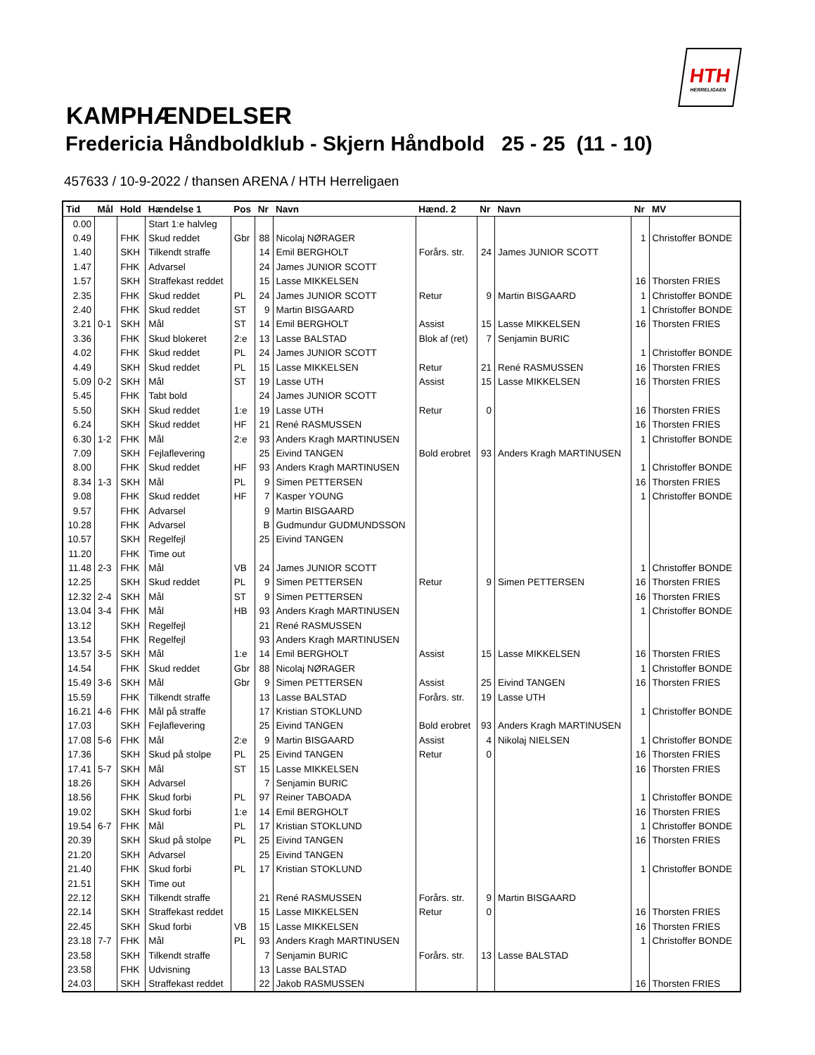HTH
HERRELIGAEN
KAMPHÆNDELSER
Fredericia Håndboldklub - Skjern Håndbold 25 - 25 (11 - 10)
457633 / 10-9-2022 / thansen ARENA / HTH Herreligaen
| Tid | Mål | Hold | Hændelse 1 | Pos | Nr | Navn | Hænd. 2 | Nr | Navn | Nr | MV |
| --- | --- | --- | --- | --- | --- | --- | --- | --- | --- | --- | --- |
| 0.00 | | | Start 1:e halvleg | | | | | | | | |
| 0.49 | | FHK | Skud reddet | Gbr | 88 | Nicolaj NØRAGER | | | | 1 | Christoffer BONDE |
| 1.40 | | SKH | Tilkendt straffe | | 14 | Emil BERGHOLT | Forårs. str. | 24 | James JUNIOR SCOTT | | |
| 1.47 | | FHK | Advarsel | | 24 | James JUNIOR SCOTT | | | | | |
| 1.57 | | SKH | Straffekast reddet | | 15 | Lasse MIKKELSEN | | | | 16 | Thorsten FRIES |
| 2.35 | | FHK | Skud reddet | PL | 24 | James JUNIOR SCOTT | Retur | 9 | Martin BISGAARD | 1 | Christoffer BONDE |
| 2.40 | | FHK | Skud reddet | ST | 9 | Martin BISGAARD | | | | 1 | Christoffer BONDE |
| 3.21 | 0-1 | SKH | Mål | ST | 14 | Emil BERGHOLT | Assist | 15 | Lasse MIKKELSEN | 16 | Thorsten FRIES |
| 3.36 | | FHK | Skud blokeret | 2:e | 13 | Lasse BALSTAD | Blok af (ret) | 7 | Senjamin BURIC | | |
| 4.02 | | FHK | Skud reddet | PL | 24 | James JUNIOR SCOTT | | | | 1 | Christoffer BONDE |
| 4.49 | | SKH | Skud reddet | PL | 15 | Lasse MIKKELSEN | Retur | 21 | René RASMUSSEN | 16 | Thorsten FRIES |
| 5.09 | 0-2 | SKH | Mål | ST | 19 | Lasse UTH | Assist | 15 | Lasse MIKKELSEN | 16 | Thorsten FRIES |
| 5.45 | | FHK | Tabt bold | | 24 | James JUNIOR SCOTT | | | | | |
| 5.50 | | SKH | Skud reddet | 1:e | 19 | Lasse UTH | Retur | 0 | | 16 | Thorsten FRIES |
| 6.24 | | SKH | Skud reddet | HF | 21 | René RASMUSSEN | | | | 16 | Thorsten FRIES |
| 6.30 | 1-2 | FHK | Mål | 2:e | 93 | Anders Kragh MARTINUSEN | | | | 1 | Christoffer BONDE |
| 7.09 | | SKH | Fejlaflevering | | 25 | Eivind TANGEN | Bold erobret | 93 | Anders Kragh MARTINUSEN | | |
| 8.00 | | FHK | Skud reddet | HF | 93 | Anders Kragh MARTINUSEN | | | | 1 | Christoffer BONDE |
| 8.34 | 1-3 | SKH | Mål | PL | 9 | Simen PETTERSEN | | | | 16 | Thorsten FRIES |
| 9.08 | | FHK | Skud reddet | HF | 7 | Kasper YOUNG | | | | 1 | Christoffer BONDE |
| 9.57 | | FHK | Advarsel | | 9 | Martin BISGAARD | | | | | |
| 10.28 | | FHK | Advarsel | | B | Gudmundur GUDMUNDSSON | | | | | |
| 10.57 | | SKH | Regelfejl | | 25 | Eivind TANGEN | | | | | |
| 11.20 | | FHK | Time out | | | | | | | | |
| 11.48 | 2-3 | FHK | Mål | VB | 24 | James JUNIOR SCOTT | | | | 1 | Christoffer BONDE |
| 12.25 | | SKH | Skud reddet | PL | 9 | Simen PETTERSEN | Retur | 9 | Simen PETTERSEN | 16 | Thorsten FRIES |
| 12.32 | 2-4 | SKH | Mål | ST | 9 | Simen PETTERSEN | | | | 16 | Thorsten FRIES |
| 13.04 | 3-4 | FHK | Mål | HB | 93 | Anders Kragh MARTINUSEN | | | | 1 | Christoffer BONDE |
| 13.12 | | SKH | Regelfejl | | 21 | René RASMUSSEN | | | | | |
| 13.54 | | FHK | Regelfejl | | 93 | Anders Kragh MARTINUSEN | | | | | |
| 13.57 | 3-5 | SKH | Mål | 1:e | 14 | Emil BERGHOLT | Assist | 15 | Lasse MIKKELSEN | 16 | Thorsten FRIES |
| 14.54 | | FHK | Skud reddet | Gbr | 88 | Nicolaj NØRAGER | | | | 1 | Christoffer BONDE |
| 15.49 | 3-6 | SKH | Mål | Gbr | 9 | Simen PETTERSEN | Assist | 25 | Eivind TANGEN | 16 | Thorsten FRIES |
| 15.59 | | FHK | Tilkendt straffe | | 13 | Lasse BALSTAD | Forårs. str. | 19 | Lasse UTH | | |
| 16.21 | 4-6 | FHK | Mål på straffe | | 17 | Kristian STOKLUND | | | | 1 | Christoffer BONDE |
| 17.03 | | SKH | Fejlaflevering | | 25 | Eivind TANGEN | Bold erobret | 93 | Anders Kragh MARTINUSEN | | |
| 17.08 | 5-6 | FHK | Mål | 2:e | 9 | Martin BISGAARD | Assist | 4 | Nikolaj NIELSEN | 1 | Christoffer BONDE |
| 17.36 | | SKH | Skud på stolpe | PL | 25 | Eivind TANGEN | Retur | 0 | | 16 | Thorsten FRIES |
| 17.41 | 5-7 | SKH | Mål | ST | 15 | Lasse MIKKELSEN | | | | 16 | Thorsten FRIES |
| 18.26 | | SKH | Advarsel | | 7 | Senjamin BURIC | | | | | |
| 18.56 | | FHK | Skud forbi | PL | 97 | Reiner TABOADA | | | | 1 | Christoffer BONDE |
| 19.02 | | SKH | Skud forbi | 1:e | 14 | Emil BERGHOLT | | | | 16 | Thorsten FRIES |
| 19.54 | 6-7 | FHK | Mål | PL | 17 | Kristian STOKLUND | | | | 1 | Christoffer BONDE |
| 20.39 | | SKH | Skud på stolpe | PL | 25 | Eivind TANGEN | | | | 16 | Thorsten FRIES |
| 21.20 | | SKH | Advarsel | | 25 | Eivind TANGEN | | | | | |
| 21.40 | | FHK | Skud forbi | PL | 17 | Kristian STOKLUND | | | | 1 | Christoffer BONDE |
| 21.51 | | SKH | Time out | | | | | | | | |
| 22.12 | | SKH | Tilkendt straffe | | 21 | René RASMUSSEN | Forårs. str. | 9 | Martin BISGAARD | | |
| 22.14 | | SKH | Straffekast reddet | | 15 | Lasse MIKKELSEN | Retur | 0 | | 16 | Thorsten FRIES |
| 22.45 | | SKH | Skud forbi | VB | 15 | Lasse MIKKELSEN | | | | 16 | Thorsten FRIES |
| 23.18 | 7-7 | FHK | Mål | PL | 93 | Anders Kragh MARTINUSEN | | | | 1 | Christoffer BONDE |
| 23.58 | | SKH | Tilkendt straffe | | 7 | Senjamin BURIC | Forårs. str. | 13 | Lasse BALSTAD | | |
| 23.58 | | FHK | Udvisning | | 13 | Lasse BALSTAD | | | | | |
| 24.03 | | SKH | Straffekast reddet | | 22 | Jakob RASMUSSEN | | | | 16 | Thorsten FRIES |